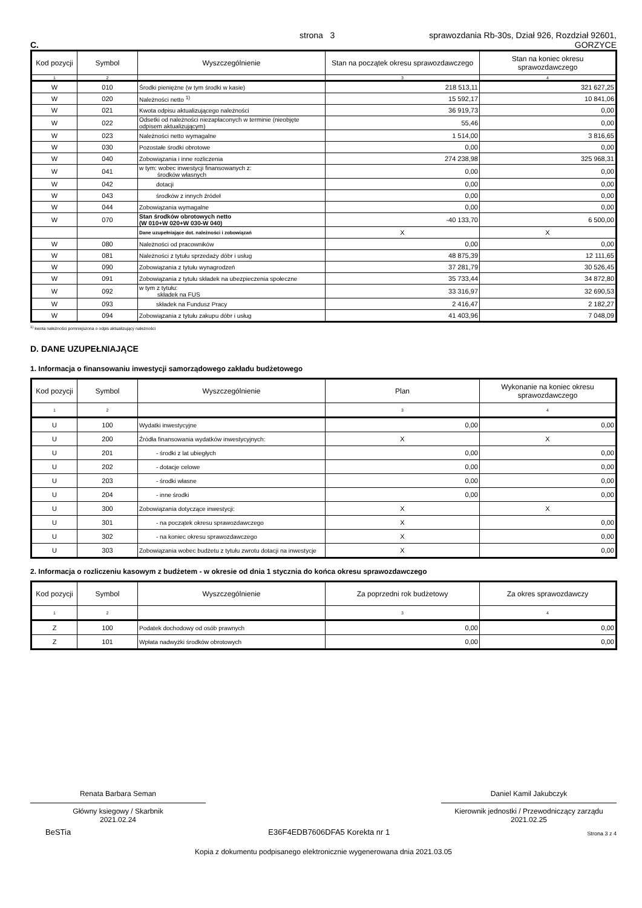C. strona 3 sprawozdania Rb-30s, Dział 926, Rozdział 92601,
GORZYCE
| Kod pozycji | Symbol | Wyszczególnienie | Stan na początek okresu sprawozdawczego | Stan na koniec okresu sprawozdawczego |
| --- | --- | --- | --- | --- |
| 1 | 2 | | 3 | 4 |
| W | 010 | Środki pieniężne (w tym środki w kasie) | 218 513,11 | 321 627,25 |
| W | 020 | Należności netto <sup>1)</sup> | 15 592,17 | 10 841,06 |
| W | 021 | Kwota odpisu aktualizującego należności | 36 919,73 | 0,00 |
| W | 022 | Odsetki od należności niezapłaconych w terminie (nieobjęte odpisem aktualizującym) | 55,46 | 0,00 |
| W | 023 | Należności netto wymagalne | 1 514,00 | 3 816,65 |
| W | 030 | Pozostałe środki obrotowe | 0,00 | 0,00 |
| W | 040 | Zobowiązania i inne rozliczenia | 274 238,98 | 325 968,31 |
| W | 041 | w tym: wobec inwestycji finansowanych z: środków własnych | 0,00 | 0,00 |
| W | 042 | dotacji | 0,00 | 0,00 |
| W | 043 | środków z innych źródeł | 0,00 | 0,00 |
| W | 044 | Zobowiązania wymagalne | 0,00 | 0,00 |
| W | 070 | Stan środków obrotowych netto (W 010+W 020+W 030-W 040) | -40 133,70 | 6 500,00 |
| | | Dane uzupełniające dot. należności i zobowiązań | X | X |
| W | 080 | Należności od pracowników | 0,00 | 0,00 |
| W | 081 | Należności z tytułu sprzedaży dóbr i usług | 48 875,39 | 12 111,65 |
| W | 090 | Zobowiązania z tytułu wynagrodzeń | 37 281,79 | 30 526,45 |
| W | 091 | Zobowiązania z tytułu składek na ubezpieczenia społeczne | 35 733,44 | 34 872,80 |
| W | 092 | w tym z tytułu: składek na FUS | 33 316,97 | 32 690,53 |
| W | 093 | składek na Fundusz Pracy | 2 416,47 | 2 182,27 |
| W | 094 | Zobowiązania z tytułu zakupu dóbr i usług | 41 403,96 | 7 048,09 |
<sup>1)</sup> kwota należności pomniejszona o odpis aktualizujący należności
D. DANE UZUPEŁNIAJĄCE
1. Informacja o finansowaniu inwestycji samorządowego zakładu budżetowego
| Kod pozycji | Symbol | Wyszczególnienie | Plan | Wykonanie na koniec okresu sprawozdawczego |
| --- | --- | --- | --- | --- |
| 1 | 2 | | 3 | 4 |
| U | 100 | Wydatki inwestycyjne | 0,00 | 0,00 |
| U | 200 | Źródła finansowania wydatków inwestycyjnych: | X | X |
| U | 201 | - środki z lat ubiegłych | 0,00 | 0,00 |
| U | 202 | - dotacje celowe | 0,00 | 0,00 |
| U | 203 | - środki własne | 0,00 | 0,00 |
| U | 204 | - inne środki | 0,00 | 0,00 |
| U | 300 | Zobowiązania dotyczące inwestycji: | X | X |
| U | 301 | - na początek okresu sprawozdawczego | X | 0,00 |
| U | 302 | - na koniec okresu sprawozdawczego | X | 0,00 |
| U | 303 | Zobowiązania wobec budżetu z tytułu zwrotu dotacji na inwestycje | X | 0,00 |
2. Informacja o rozliczeniu kasowym z budżetem - w okresie od dnia 1 stycznia do końca okresu sprawozdawczego
| Kod pozycji | Symbol | Wyszczególnienie | Za poprzedni rok budżetowy | Za okres sprawozdawczy |
| --- | --- | --- | --- | --- |
| 1 | 2 | | 3 | 4 |
| Z | 100 | Podatek dochodowy od osób prawnych | 0,00 | 0,00 |
| Z | 101 | Wpłata nadwyżki środków obrotowych | 0,00 | 0,00 |
Renata Barbara Seman
Główny ksiegowy / Skarbnik
2021.02.24
Daniel Kamil Jakubczyk
Kierownik jednostki / Przewodniczący zarządu
2021.02.25
BeSTia E36F4EDB7606DFA5 Korekta nr 1 Strona 3 z 4
Kopia z dokumentu podpisanego elektronicznie wygenerowana dnia 2021.03.05